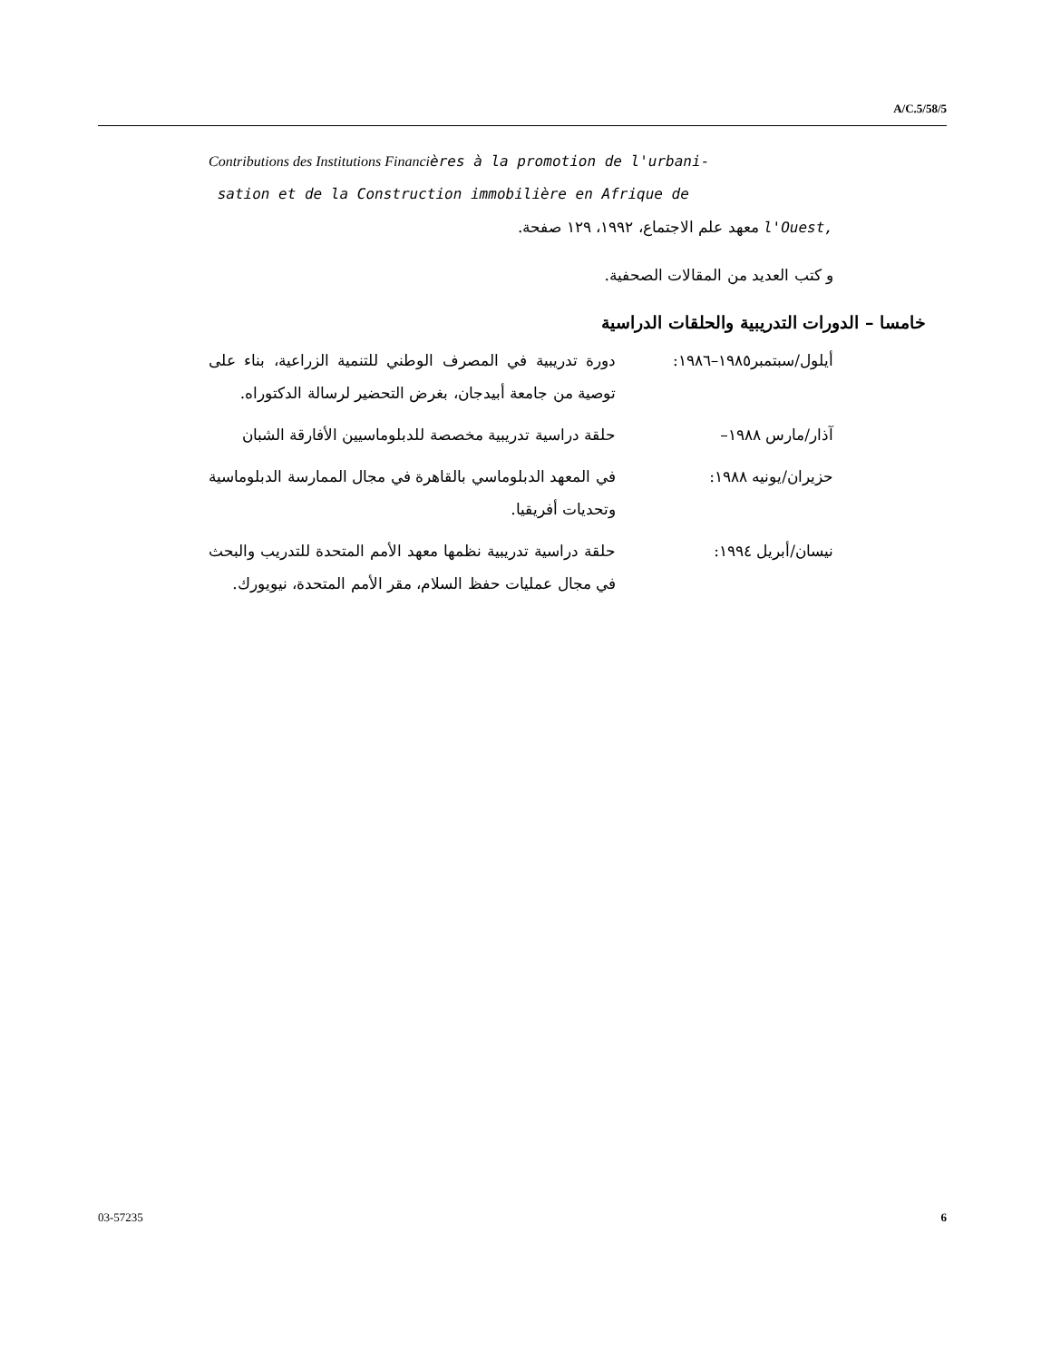A/C.5/58/5
Contributions des Institutions Financières à la promotion de l'urbani-
sation et de la Construction immobilière en Afrique de
l'Ouest, معهد علم الاجتماع، ١٩٩٢، ١٢٩ صفحة.
و كتب العديد من المقالات الصحفية.
خامسا – الدورات التدريبية والحلقات الدراسية
أيلول/سبتمبر١٩٨٥–١٩٨٦:
دورة تدريبية في المصرف الوطني للتنمية الزراعية، بناء على توصية من جامعة أبيدجان، بغرض التحضير لرسالة الدكتوراه.
آذار/مارس ١٩٨٨– حلقة دراسية تدريبية مخصصة للدبلوماسيين الأفارقة الشبان
حزيران/يونيه ١٩٨٨: في المعهد الدبلوماسي بالقاهرة في مجال الممارسة الدبلوماسية وتحديات أفريقيا.
نيسان/أبريل ١٩٩٤: حلقة دراسية تدريبية نظمها معهد الأمم المتحدة للتدريب والبحث في مجال عمليات حفظ السلام، مقر الأمم المتحدة، نيويورك.
03-57235 6